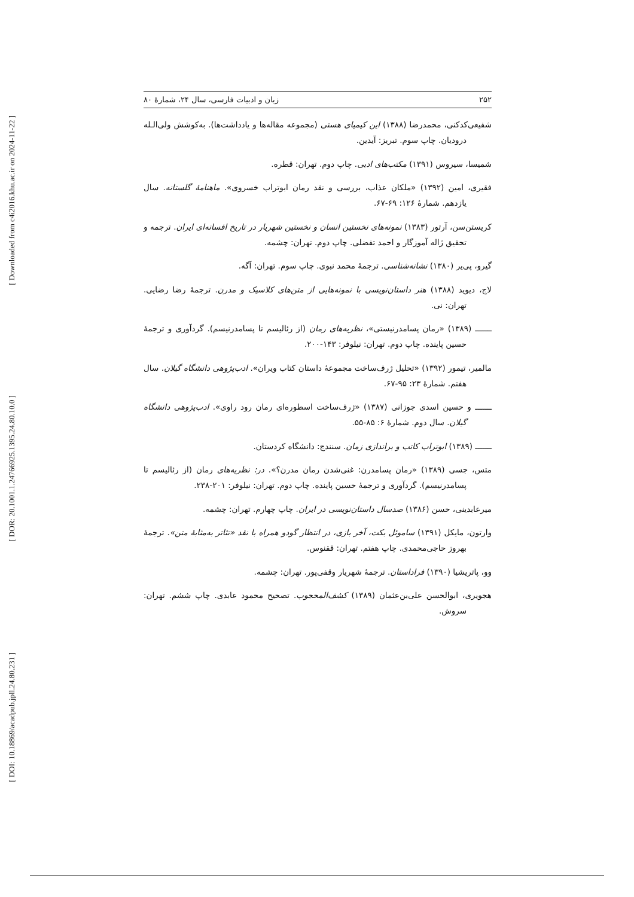[ Downloaded from c4i2016.khu.ac.ir on 2024-11-22 ]
[ DOR: 20.1001.1.24766925.1395.24.80.10.0 ]
[ DOI: 10.18869/acadpub.jpll.24.80.231 ]
۲۵۲ زبان و ادبیات فارسی، سال ۲۴، شمارهٔ ۸۰
شفیعی‌کدکنی، محمدرضا (۱۳۸۸) این کیمیای هستی (مجموعه مقاله‌ها و یادداشت‌ها). به‌کوشش ولی‌الـله درودیان. چاپ سوم. تبریز: آیدین.
شمیسا، سیروس (۱۳۹۱) مکتب‌های ادبی. چاپ دوم. تهران: قطره.
فقیری، امین (۱۳۹۲) «ملکان عذاب، بررسی و نقد رمان ابوتراب خسروی». ماهنامهٔ گلستانه. سال یازدهم. شمارهٔ ۱۲۶: ۶۹-۶۷.
کریستن‌سن، آرتور (۱۳۸۳) نمونه‌های نخستین انسان و نخستین شهریار در تاریخ افسانه‌ای ایران. ترجمه و تحقیق ژاله آموزگار و احمد تفضلی. چاپ دوم. تهران: چشمه.
گیرو، پی‌یر (۱۳۸۰) نشانه‌شناسی. ترجمهٔ محمد نبوی. چاپ سوم. تهران: آگه.
لاج، دیوید (۱۳۸۸) هنر داستان‌نویسی با نمونه‌هایی از متن‌های کلاسیک و مدرن. ترجمهٔ رضا رضایی. تهران: نی.
ـــــــ (۱۳۸۹) «رمان پسامدرنیستی»، نظریه‌های رمان (از رئالیسم تا پسامدرنیسم). گردآوری و ترجمهٔ حسین پاینده. چاپ دوم. تهران: نیلوفر: ۱۴۳-۲۰۰.
مالمیر، تیمور (۱۳۹۲) «تحلیل ژرف‌ساخت مجموعهٔ داستان کتاب ویران». ادب‌پژوهی دانشگاه گیلان. سال هفتم. شمارهٔ ۲۳: ۹۵-۶۷.
ـــــــ و حسین اسدی جوزانی (۱۳۸۷) «ژرف‌ساخت اسطوره‌ای رمان رود راوی». ادب‌پژوهی دانشگاه گیلان. سال دوم. شمارهٔ ۶: ۸۵-۵۵.
ـــــــ (۱۳۸۹) ابوتراب کاتب و براندازی زمان. سنندج: دانشگاه کردستان.
متس، جسی (۱۳۸۹) «رمان پسامدرن: غنی‌شدن رمان مدرن؟». در: نظریه‌های رمان (از رئالیسم تا پسامدرنیسم). گردآوری و ترجمهٔ حسین پاینده. چاپ دوم. تهران: نیلوفر: ۲۰۱-۲۳۸.
میرعابدینی، حسن (۱۳۸۶) صدسال داستان‌نویسی در ایران. چاپ چهارم. تهران: چشمه.
وارتون، مایکل (۱۳۹۱) ساموئل بکت، آخر بازی، در انتظار گودو همراه با نقد «تئاتر به‌مثابهٔ متن». ترجمهٔ بهروز حاجی‌محمدی. چاپ هفتم. تهران: ققنوس.
وو، پاتریشیا (۱۳۹۰) فراداستان. ترجمهٔ شهریار وقفی‌پور. تهران: چشمه.
هجویری، ابوالحسن علی‌بن‌عثمان (۱۳۸۹) کشف‌المحجوب. تصحیح محمود عابدی. چاپ ششم. تهران: سروش.